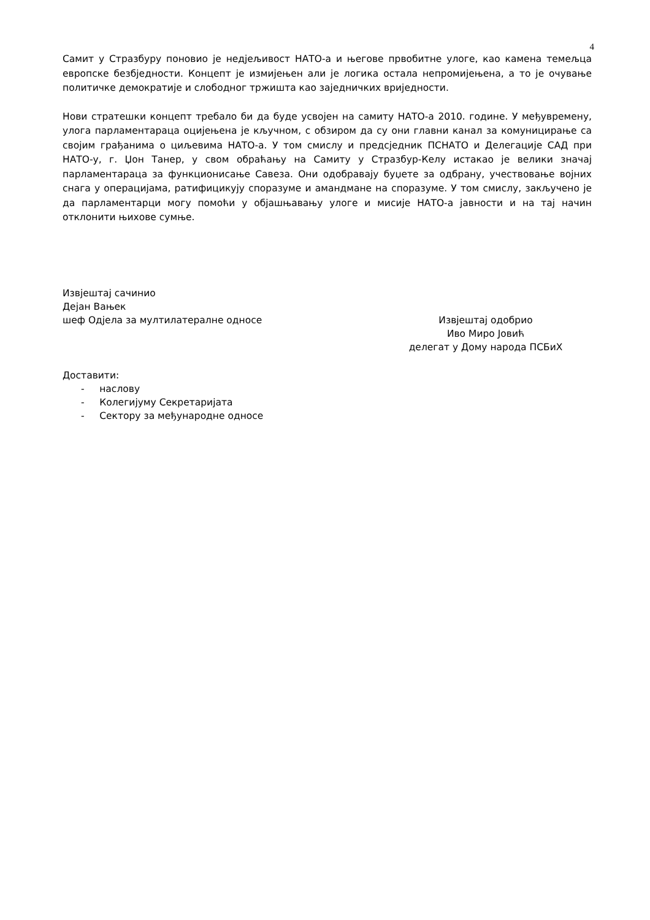4
Самит у Стразбуру поновио је недјељивост НАТО-а и његове првобитне улоге, као камена темељца европске безбједности. Концепт је измијењен али је логика остала непромијењена, а то је очување политичке демократије и слободног тржишта као заједничких вриједности.
Нови стратешки концепт требало би да буде усвојен на самиту НАТО-а 2010. године. У међувремену, улога парламентараца оцијењена је кључном, с обзиром да су они главни канал за комуницирање са својим грађанима о циљевима НАТО-а. У том смислу и предсједник ПСНАТО и Делегације САД при НАТО-у, г. Џон Танер, у свом обраћању на Самиту у Стразбур-Келу истакао је велики значај парламентараца за функционисање Савеза. Они одобравају буџете за одбрану, учествовање војних снага у операцијама, ратифицикују споразуме и амандмане на споразуме. У том смислу, закључено је да парламентарци могу помоћи у објашњавању улоге и мисије НАТО-а јавности и на тај начин отклонити њихове сумње.
Извјештај сачинио
Дејан Вањек
шеф Одјела за мултилатералне односе
Извјештај одобрио
Иво Миро Јовић
делегат у Дому народа ПСБиХ
Доставити:
- наслову
- Колегијуму Секретаријата
- Сектору за међународне односе